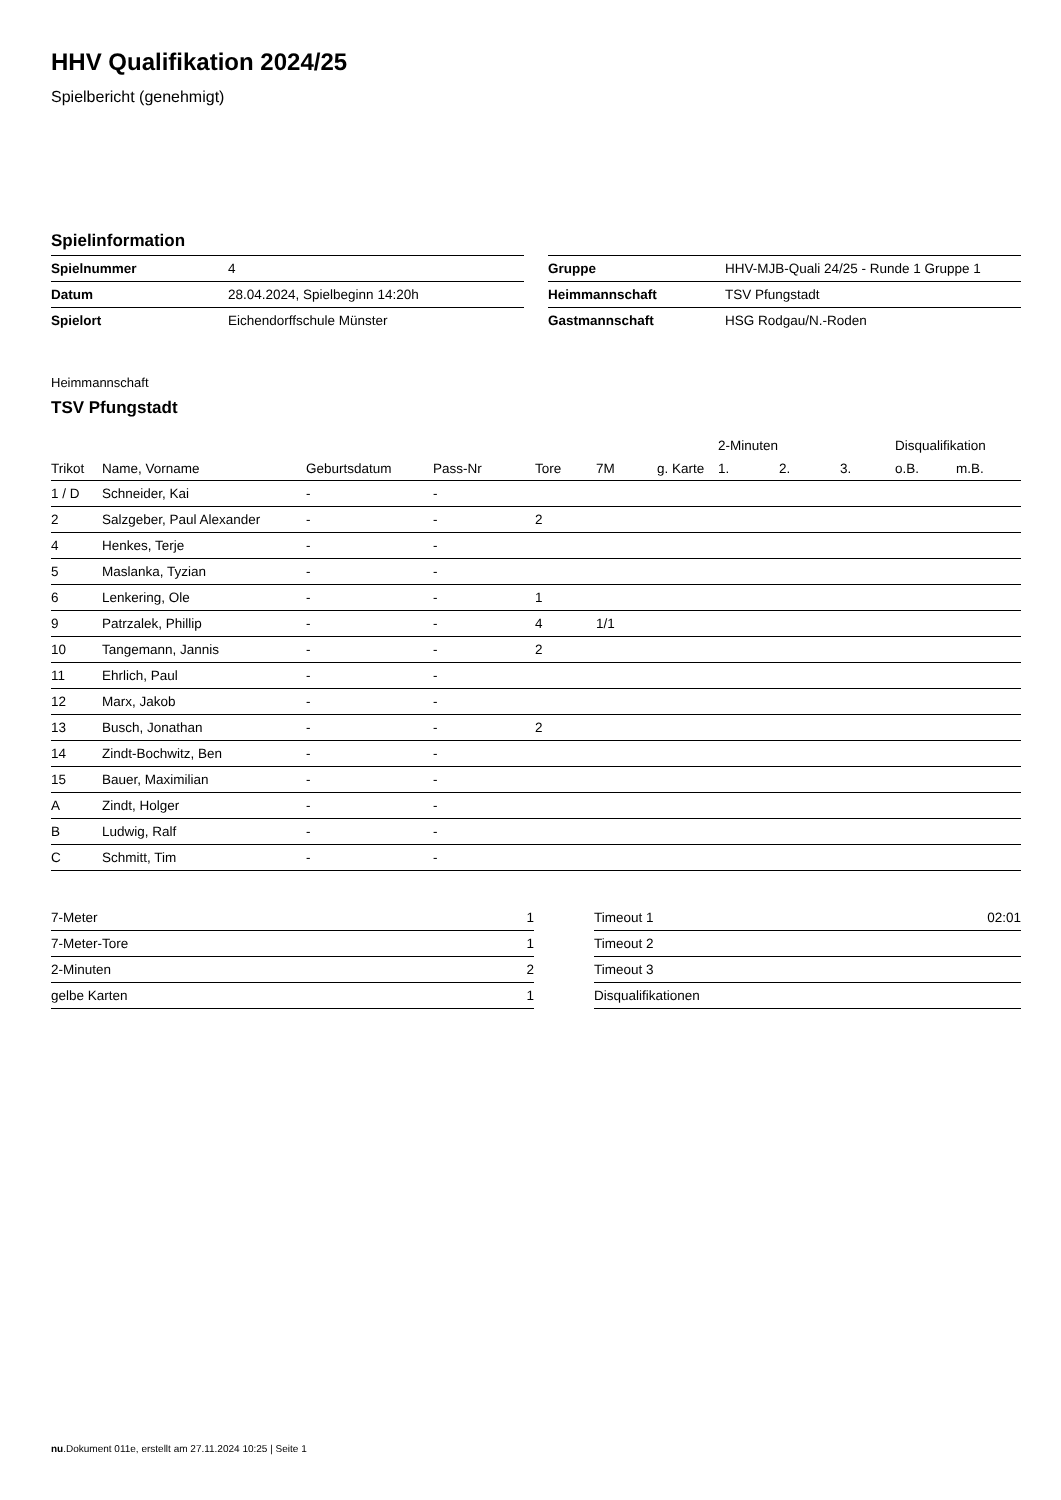HHV Qualifikation 2024/25
Spielbericht (genehmigt)
Spielinformation
| Spielnummer | 4 |
| Datum | 28.04.2024, Spielbeginn 14:20h |
| Spielort | Eichendorffschule Münster |
| Gruppe | HHV-MJB-Quali 24/25 - Runde 1 Gruppe 1 |
| Heimmannschaft | TSV Pfungstadt |
| Gastmannschaft | HSG Rodgau/N.-Roden |
Heimmannschaft
TSV Pfungstadt
| | | | | | | | 2-Minuten | | | Disqualifikation | |
| --- | --- | --- | --- | --- | --- | --- | --- | --- | --- | --- | --- |
| Trikot | Name, Vorname | Geburtsdatum | Pass-Nr | Tore | 7M | g. Karte | 1. | 2. | 3. | o.B. | m.B. |
| 1 / D | Schneider, Kai | - | - | | | | | | | | |
| 2 | Salzgeber, Paul Alexander | - | - | 2 | | | | | | | |
| 4 | Henkes, Terje | - | - | | | | | | | | |
| 5 | Maslanka, Tyzian | - | - | | | | | | | | |
| 6 | Lenkering, Ole | - | - | 1 | | | | | | | |
| 9 | Patrzalek, Phillip | - | - | 4 | 1/1 | | | | | | |
| 10 | Tangemann, Jannis | - | - | 2 | | | | | | | |
| 11 | Ehrlich, Paul | - | - | | | | | | | | |
| 12 | Marx, Jakob | - | - | | | | | | | | |
| 13 | Busch, Jonathan | - | - | 2 | | | | | | | |
| 14 | Zindt-Bochwitz, Ben | - | - | | | | | | | | |
| 15 | Bauer, Maximilian | - | - | | | | | | | | |
| A | Zindt, Holger | - | - | | | | | | | | |
| B | Ludwig, Ralf | - | - | | | | | | | | |
| C | Schmitt, Tim | - | - | | | | | | | | |
| 7-Meter | 1 |
| 7-Meter-Tore | 1 |
| 2-Minuten | 2 |
| gelbe Karten | 1 |
| Timeout 1 | 02:01 |
| Timeout 2 | |
| Timeout 3 | |
| Disqualifikationen | |
nu.Dokument 011e, erstellt am 27.11.2024 10:25 | Seite 1